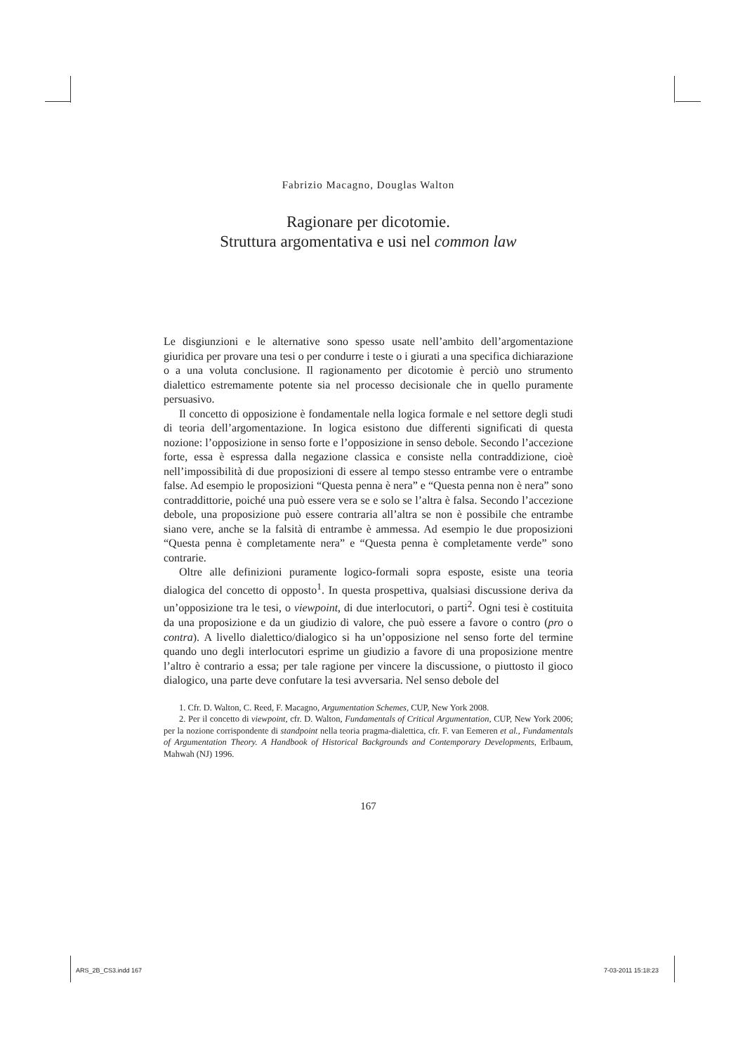Fabrizio Macagno, Douglas Walton
Ragionare per dicotomie.
Struttura argomentativa e usi nel common law
Le disgiunzioni e le alternative sono spesso usate nell’ambito dell’argomentazione giuridica per provare una tesi o per condurre i teste o i giurati a una specifica dichiarazione o a una voluta conclusione. Il ragionamento per dicotomie è perciò uno strumento dialettico estremamente potente sia nel processo decisionale che in quello puramente persuasivo.
Il concetto di opposizione è fondamentale nella logica formale e nel settore degli studi di teoria dell’argomentazione. In logica esistono due differenti significati di questa nozione: l’opposizione in senso forte e l’opposizione in senso debole. Secondo l’accezione forte, essa è espressa dalla negazione classica e consiste nella contraddizione, cioè nell’impossibilità di due proposizioni di essere al tempo stesso entrambe vere o entrambe false. Ad esempio le proposizioni “Questa penna è nera” e “Questa penna non è nera” sono contraddittorie, poiché una può essere vera se e solo se l’altra è falsa. Secondo l’accezione debole, una proposizione può essere contraria all’altra se non è possibile che entrambe siano vere, anche se la falsità di entrambe è ammessa. Ad esempio le due proposizioni “Questa penna è completamente nera” e “Questa penna è completamente verde” sono contrarie.
Oltre alle definizioni puramente logico-formali sopra esposte, esiste una teoria dialogica del concetto di opposto<sup>1</sup>. In questa prospettiva, qualsiasi discussione deriva da un’opposizione tra le tesi, o viewpoint, di due interlocutori, o parti<sup>2</sup>. Ogni tesi è costituita da una proposizione e da un giudizio di valore, che può essere a favore o contro (pro o contra). A livello dialettico/dialogico si ha un’opposizione nel senso forte del termine quando uno degli interlocutori esprime un giudizio a favore di una proposizione mentre l’altro è contrario a essa; per tale ragione per vincere la discussione, o piuttosto il gioco dialogico, una parte deve confutare la tesi avversaria. Nel senso debole del
1. Cfr. D. Walton, C. Reed, F. Macagno, Argumentation Schemes, CUP, New York 2008.
2. Per il concetto di viewpoint, cfr. D. Walton, Fundamentals of Critical Argumentation, CUP, New York 2006; per la nozione corrispondente di standpoint nella teoria pragma-dialettica, cfr. F. van Eemeren et al., Fundamentals of Argumentation Theory. A Handbook of Historical Backgrounds and Contemporary Developments, Erlbaum, Mahwah (NJ) 1996.
167
ARS_2B_CS3.indd 167 7-03-2011 15:18:23